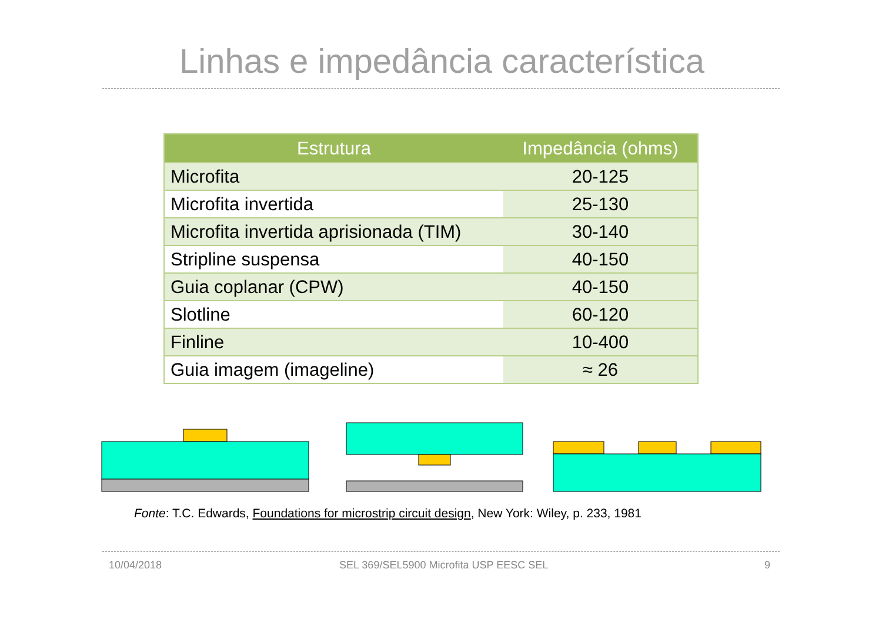Linhas e impedância característica
| Estrutura | Impedância (ohms) |
| --- | --- |
| Microfita | 20-125 |
| Microfita invertida | 25-130 |
| Microfita invertida aprisionada (TIM) | 30-140 |
| Stripline suspensa | 40-150 |
| Guia coplanar (CPW) | 40-150 |
| Slotline | 60-120 |
| Finline | 10-400 |
| Guia imagem (imageline) | ≈ 26 |
Fonte: T.C. Edwards, Foundations for microstrip circuit design, New York: Wiley, p. 233, 1981
10/04/2018
SEL 369/SEL5900 Microfita USP EESC SEL
9